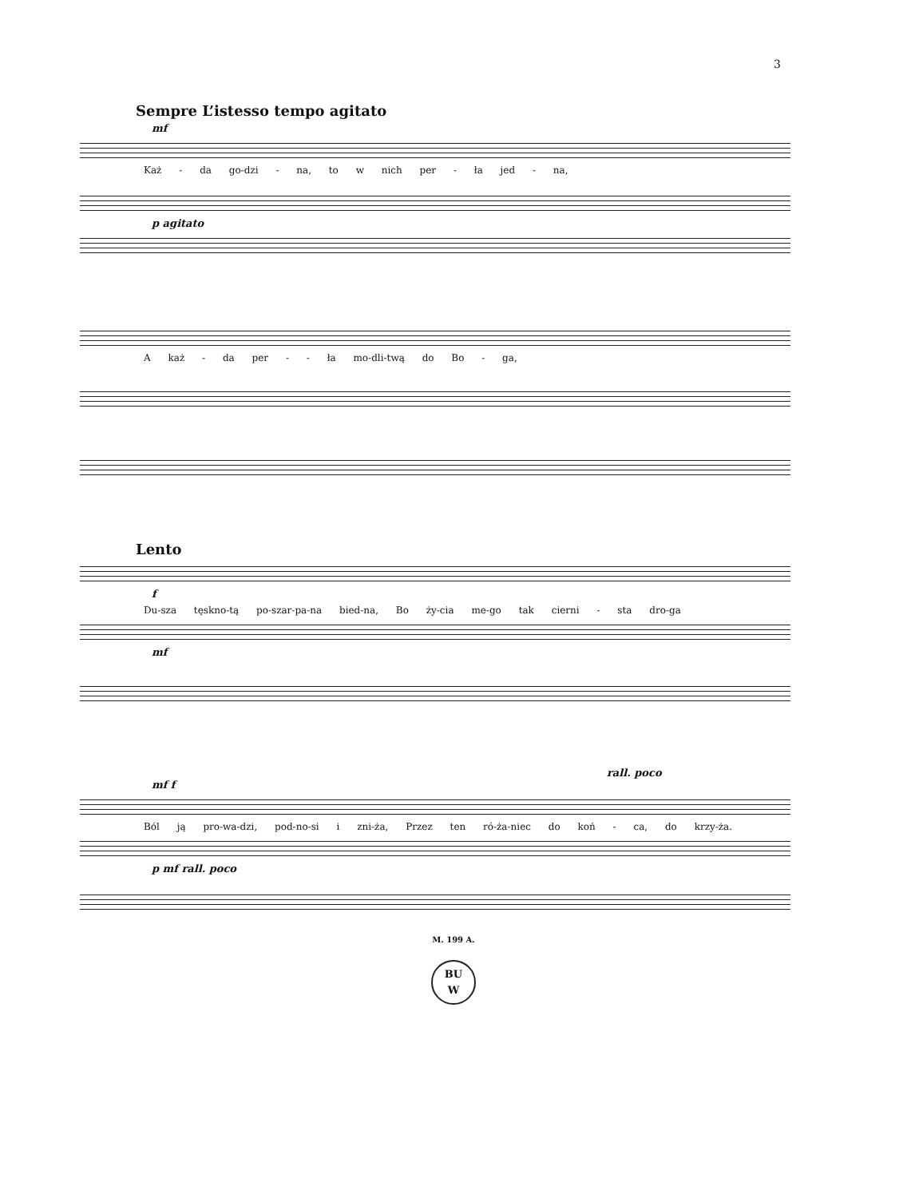3
Sempre L’istesso tempo agitato
mf
Każ - da go-dzi - na, to w nich per - ła jed - na,
p agitato
A każ - da per - - ła mo-dli-twą do Bo - ga,
Lento
f
Du-sza tęskno-tą po-szar-pa-na bied-na, Bo ży-cia me-go tak cierni - sta dro-ga
mf
rall. poco
mf f
Ból ją pro-wa-dzi, pod-no-si i zni-ża, Przez ten ró-ża-niec do koń - ca, do krzy-ża.
p mf rall. poco
M. 199 A.
BU
W